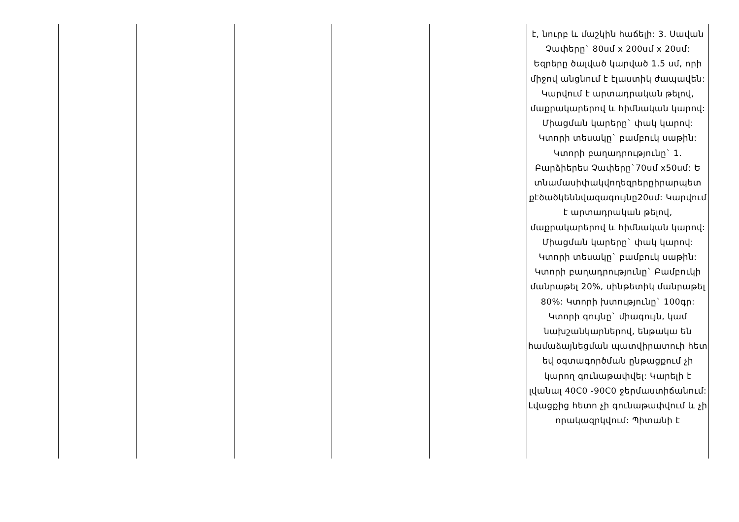| | | | | | է, նուրբ և մաշկին հաճելի: 3. Սավան Չափերը` 80սմ x 200սմ x 20սմ: Եզրերը ծալված կարված 1.5 սմ, որի միջով անցնում է էլաստիկ ժապավեն: Կարվում է արտադրական թելով, մաքրակարերով և հիմնական կարով: Միացման կարերը` փակ կարով: Կտորի տեսակը` բամբուկ սաթին: Կտորի բաղադրությունը` 1. Բարձիերես Չափերը`70սմ x50սմ: Ե տնամասիփակվողեզրերըիրարպետ քէծածկեննվազագույնը20սմ: Կարվում է արտադրական թելով, մաքրակարերով և հիմնական կարով: Միացման կարերը` փակ կարով: Կտորի տեսակը` բամբուկ սաթին: Կտորի բաղադրությունը` Բամբուկի մանրաթել 20%, սինթետիկ մանրաթել 80%: Կտորի խտությունը` 100գր: Կտորի գույնը` միագույն, կամ նախշանկարներով, ենթակա են համաձայնեցման պատվիրատուի հետ եվ օգտագործման ընթացքում չի կարող գունաթափվել: Կարելի է լվանալ 40C0 -90C0 ջերմաստիճանում: Լվացքից հետո չի գունաթափվում և չի որակազրկվում: Պիտանի է |